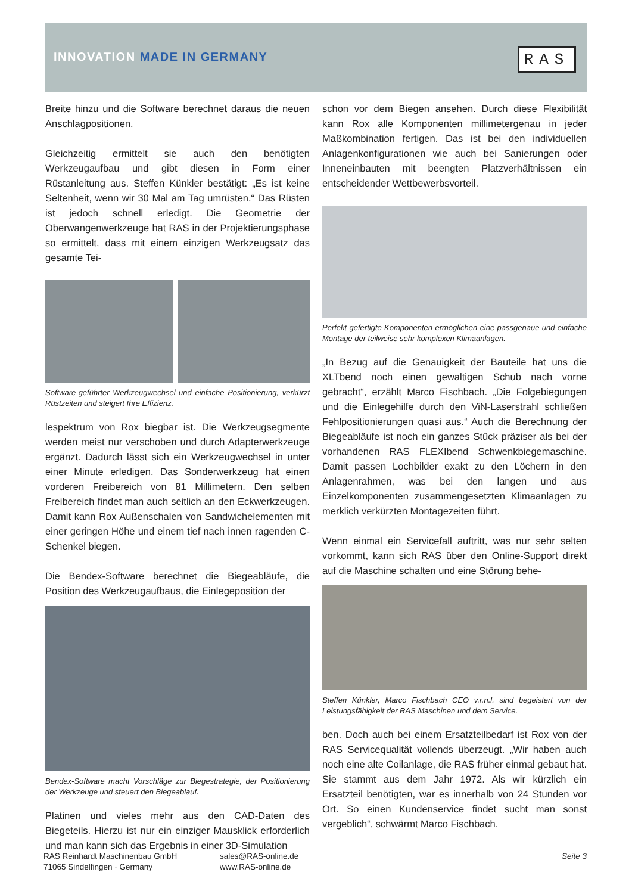INNOVATION MADE IN GERMANY RAS
Breite hinzu und die Software berechnet daraus die neuen Anschlagpositionen.
Gleichzeitig ermittelt sie auch den benötigten Werkzeugaufbau und gibt diesen in Form einer Rüstanleitung aus. Steffen Künkler bestätigt: „Es ist keine Seltenheit, wenn wir 30 Mal am Tag umrüsten.“ Das Rüsten ist jedoch schnell erledigt. Die Geometrie der Oberwangenwerkzeuge hat RAS in der Projektierungsphase so ermittelt, dass mit einem einzigen Werkzeugsatz das gesamte Tei-
Software-geführter Werkzeugwechsel und einfache Positionierung, verkürzt Rüstzeiten und steigert Ihre Effizienz.
lespektrum von Rox biegbar ist. Die Werkzeugsegmente werden meist nur verschoben und durch Adapterwerkzeuge ergänzt. Dadurch lässt sich ein Werkzeugwechsel in unter einer Minute erledigen. Das Sonderwerkzeug hat einen vorderen Freibereich von 81 Millimetern. Den selben Freibereich findet man auch seitlich an den Eckwerkzeugen. Damit kann Rox Außenschalen von Sandwichelementen mit einer geringen Höhe und einem tief nach innen ragenden C-Schenkel biegen.
Die Bendex-Software berechnet die Biegeabläufe, die Position des Werkzeugaufbaus, die Einlegeposition der
Bendex-Software macht Vorschläge zur Biegestrategie, der Positionierung der Werkzeuge und steuert den Biegeablauf.
Platinen und vieles mehr aus den CAD-Daten des Biegeteils. Hierzu ist nur ein einziger Mausklick erforderlich und man kann sich das Ergebnis in einer 3D-Simulation
schon vor dem Biegen ansehen. Durch diese Flexibilität kann Rox alle Komponenten millimetergenau in jeder Maßkombination fertigen. Das ist bei den individuellen Anlagenkonfigurationen wie auch bei Sanierungen oder Inneneinbauten mit beengten Platzverhältnissen ein entscheidender Wettbewerbsvorteil.
Perfekt gefertigte Komponenten ermöglichen eine passgenaue und einfache Montage der teilweise sehr komplexen Klimaanlagen.
„In Bezug auf die Genauigkeit der Bauteile hat uns die XLTbend noch einen gewaltigen Schub nach vorne gebracht“, erzählt Marco Fischbach. „Die Folgebiegungen und die Einlegehilfe durch den ViN-Laserstrahl schließen Fehlpositionierungen quasi aus.“ Auch die Berechnung der Biegeabläufe ist noch ein ganzes Stück präziser als bei der vorhandenen RAS FLEXIbend Schwenkbiegemaschine. Damit passen Lochbilder exakt zu den Löchern in den Anlagenrahmen, was bei den langen und aus Einzelkomponenten zusammengesetzten Klimaanlagen zu merklich verkürzten Montagezeiten führt.
Wenn einmal ein Servicefall auftritt, was nur sehr selten vorkommt, kann sich RAS über den Online-Support direkt auf die Maschine schalten und eine Störung behe-
Steffen Künkler, Marco Fischbach CEO v.r.n.l. sind begeistert von der Leistungsfähigkeit der RAS Maschinen und dem Service.
ben. Doch auch bei einem Ersatzteilbedarf ist Rox von der RAS Servicequalität vollends überzeugt. „Wir haben auch noch eine alte Coilanlage, die RAS früher einmal gebaut hat. Sie stammt aus dem Jahr 1972. Als wir kürzlich ein Ersatzteil benötigten, war es innerhalb von 24 Stunden vor Ort. So einen Kundenservice findet sucht man sonst vergeblich“, schwärmt Marco Fischbach.
RAS Reinhardt Maschinenbau GmbH
71065 Sindelfingen · Germany
sales@RAS-online.de
www.RAS-online.de
Seite 3